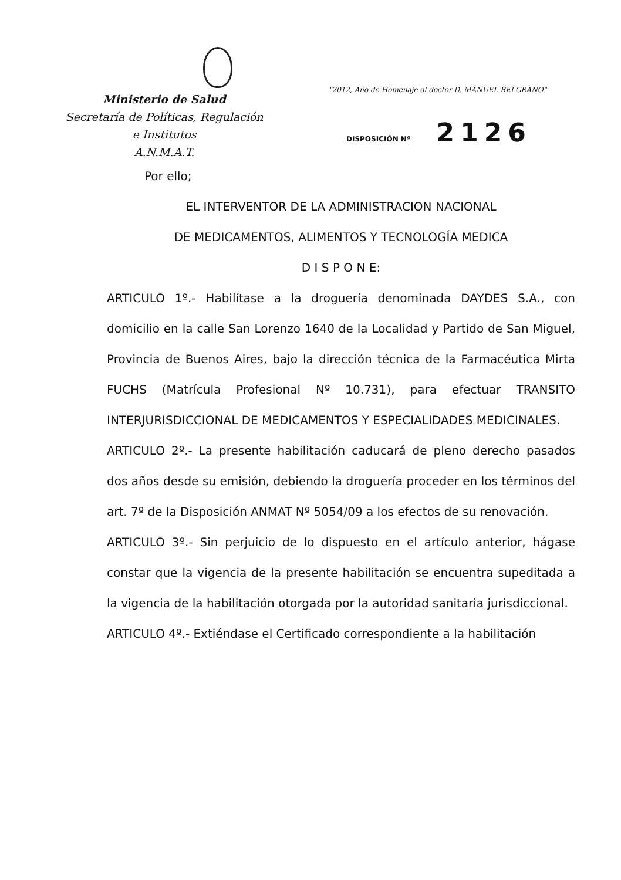Ministerio de Salud
Secretaría de Políticas, Regulación
e Institutos
A.N.M.A.T.
"2012, Año de Homenaje al doctor D. MANUEL BELGRANO"
DISPOSICIÓN Nº 2126
Por ello;
EL INTERVENTOR DE LA ADMINISTRACION NACIONAL
DE MEDICAMENTOS, ALIMENTOS Y TECNOLOGÍA MEDICA
D I S P O N E:
ARTICULO 1º.- Habilítase a la droguería denominada DAYDES S.A., con domicilio en la calle San Lorenzo 1640 de la Localidad y Partido de San Miguel, Provincia de Buenos Aires, bajo la dirección técnica de la Farmacéutica Mirta FUCHS (Matrícula Profesional Nº 10.731), para efectuar TRANSITO INTERJURISDICCIONAL DE MEDICAMENTOS Y ESPECIALIDADES MEDICINALES.
ARTICULO 2º.- La presente habilitación caducará de pleno derecho pasados dos años desde su emisión, debiendo la droguería proceder en los términos del art. 7º de la Disposición ANMAT Nº 5054/09 a los efectos de su renovación.
ARTICULO 3º.- Sin perjuicio de lo dispuesto en el artículo anterior, hágase constar que la vigencia de la presente habilitación se encuentra supeditada a la vigencia de la habilitación otorgada por la autoridad sanitaria jurisdiccional.
ARTICULO 4º.- Extiéndase el Certificado correspondiente a la habilitación